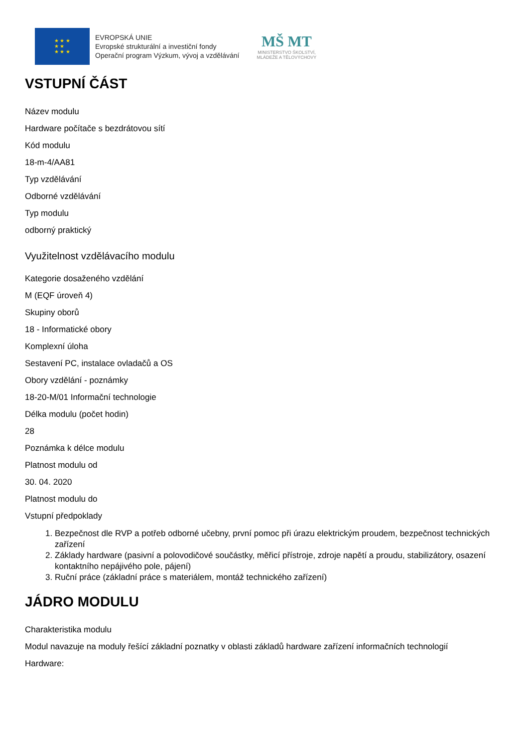★ ★ ★
★ ★
★ ★ ★
EVROPSKÁ UNIE
Evropské strukturální a investiční fondy
Operační program Výzkum, vývoj a vzdělávání
MŠ MT
MINISTERSTVO ŠKOLSTVÍ,
MLÁDEŽE A TĚLOVÝCHOVY
VSTUPNÍ ČÁST
Název modulu
Hardware počítače s bezdrátovou sítí
Kód modulu
18-m-4/AA81
Typ vzdělávání
Odborné vzdělávání
Typ modulu
odborný praktický
Využitelnost vzdělávacího modulu
Kategorie dosaženého vzdělání
M (EQF úroveň 4)
Skupiny oborů
18 - Informatické obory
Komplexní úloha
Sestavení PC, instalace ovladačů a OS
Obory vzdělání - poznámky
18-20-M/01 Informační technologie
Délka modulu (počet hodin)
28
Poznámka k délce modulu
Platnost modulu od
30. 04. 2020
Platnost modulu do
Vstupní předpoklady
1. Bezpečnost dle RVP a potřeb odborné učebny, první pomoc při úrazu elektrickým proudem, bezpečnost technických zařízení
2. Základy hardware (pasivní a polovodičové součástky, měřicí přístroje, zdroje napětí a proudu, stabilizátory, osazení kontaktního nepájivého pole, pájení)
3. Ruční práce (základní práce s materiálem, montáž technického zařízení)
JÁDRO MODULU
Charakteristika modulu
Modul navazuje na moduly řešící základní poznatky v oblasti základů hardware zařízení informačních technologií
Hardware: